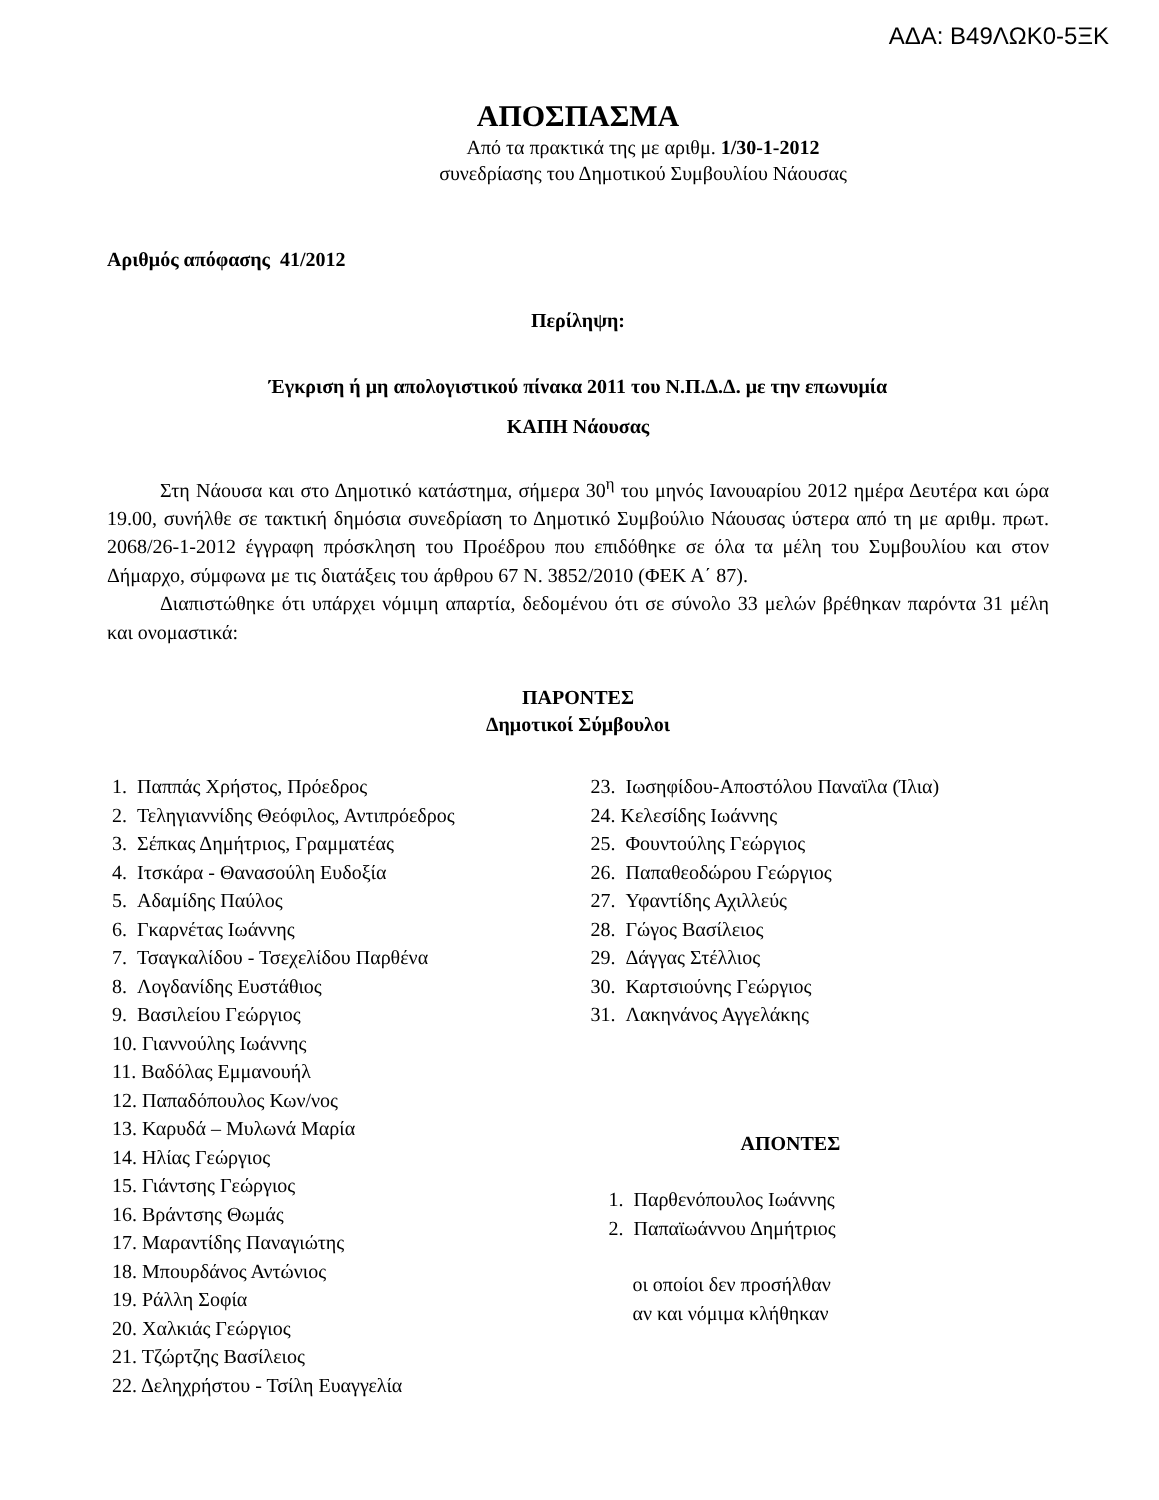ΑΔΑ: Β49ΛΩΚ0-5ΞΚ
ΑΠΟΣΠΑΣΜΑ
Από τα πρακτικά της με αριθμ. 1/30-1-2012
συνεδρίασης του Δημοτικού Συμβουλίου Νάουσας
Αριθμός απόφασης 41/2012
Περίληψη:
Έγκριση ή μη απολογιστικού πίνακα 2011 του Ν.Π.Δ.Δ. με την επωνυμία
ΚΑΠΗ Νάουσας
Στη Νάουσα και στο Δημοτικό κατάστημα, σήμερα 30<sup>η</sup> του μηνός Ιανουαρίου 2012 ημέρα Δευτέρα και ώρα 19.00, συνήλθε σε τακτική δημόσια συνεδρίαση το Δημοτικό Συμβούλιο Νάουσας ύστερα από τη με αριθμ. πρωτ. 2068/26-1-2012 έγγραφη πρόσκληση του Προέδρου που επιδόθηκε σε όλα τα μέλη του Συμβουλίου και στον Δήμαρχο, σύμφωνα με τις διατάξεις του άρθρου 67 Ν. 3852/2010 (ΦΕΚ Α΄ 87).
Διαπιστώθηκε ότι υπάρχει νόμιμη απαρτία, δεδομένου ότι σε σύνολο 33 μελών βρέθηκαν παρόντα 31 μέλη και ονομαστικά:
ΠΑΡΟΝΤΕΣ
Δημοτικοί Σύμβουλοι
1. Παππάς Χρήστος, Πρόεδρος
2. Τεληγιαννίδης Θεόφιλος, Αντιπρόεδρος
3. Σέπκας Δημήτριος, Γραμματέας
4. Ιτσκάρα - Θανασούλη Ευδοξία
5. Αδαμίδης Παύλος
6. Γκαρνέτας Ιωάννης
7. Τσαγκαλίδου - Τσεχελίδου Παρθένα
8. Λογδανίδης Ευστάθιος
9. Βασιλείου Γεώργιος
10. Γιαννούλης Ιωάννης
11. Βαδόλας Εμμανουήλ
12. Παπαδόπουλος Κων/νος
13. Καρυδά – Μυλωνά Μαρία
14. Ηλίας Γεώργιος
15. Γιάντσης Γεώργιος
16. Βράντσης Θωμάς
17. Μαραντίδης Παναγιώτης
18. Μπουρδάνος Αντώνιος
19. Ράλλη Σοφία
20. Χαλκιάς Γεώργιος
21. Τζώρτζης Βασίλειος
22. Δεληχρήστου - Τσίλη Ευαγγελία
23. Ιωσηφίδου-Αποστόλου Παναϊλα (Ίλια)
24. Κελεσίδης Ιωάννης
25. Φουντούλης Γεώργιος
26. Παπαθεοδώρου Γεώργιος
27. Υφαντίδης Αχιλλεύς
28. Γώγος Βασίλειος
29. Δάγγας Στέλλιος
30. Καρτσιούνης Γεώργιος
31. Λακηνάνος Αγγελάκης
ΑΠΟΝΤΕΣ
1. Παρθενόπουλος Ιωάννης
2. Παπαϊωάννου Δημήτριος
οι οποίοι δεν προσήλθαν
αν και νόμιμα κλήθηκαν